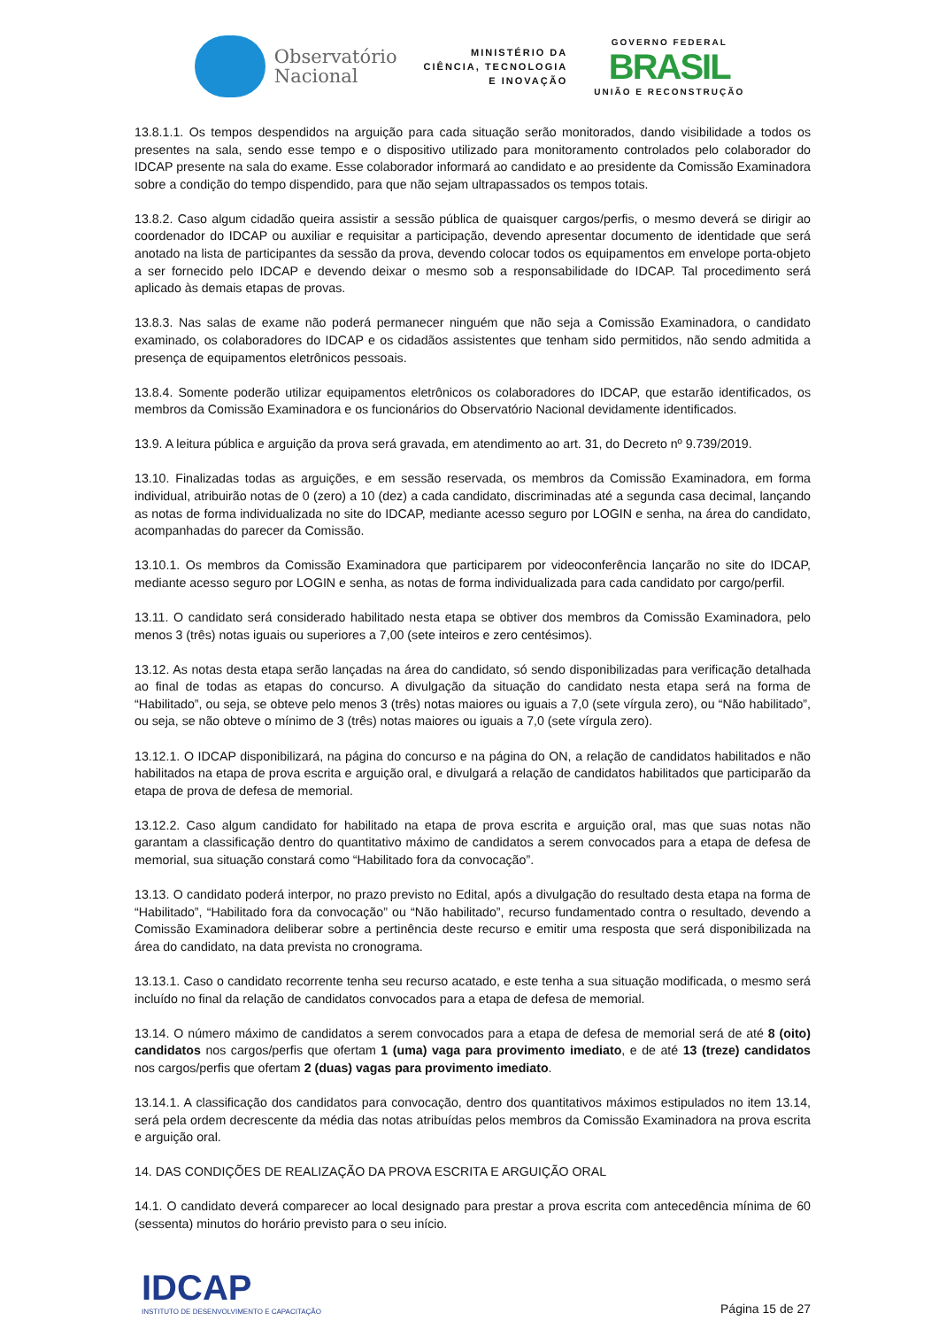Observatório
Nacional
MINISTÉRIO DA
CIÊNCIA, TECNOLOGIA
E INOVAÇÃO
GOVERNO FEDERAL
BRASIL
UNIÃO E RECONSTRUÇÃO
13.8.1.1. Os tempos despendidos na arguição para cada situação serão monitorados, dando visibilidade a todos os presentes na sala, sendo esse tempo e o dispositivo utilizado para monitoramento controlados pelo colaborador do IDCAP presente na sala do exame. Esse colaborador informará ao candidato e ao presidente da Comissão Examinadora sobre a condição do tempo dispendido, para que não sejam ultrapassados os tempos totais.
13.8.2. Caso algum cidadão queira assistir a sessão pública de quaisquer cargos/perfis, o mesmo deverá se dirigir ao coordenador do IDCAP ou auxiliar e requisitar a participação, devendo apresentar documento de identidade que será anotado na lista de participantes da sessão da prova, devendo colocar todos os equipamentos em envelope porta-objeto a ser fornecido pelo IDCAP e devendo deixar o mesmo sob a responsabilidade do IDCAP. Tal procedimento será aplicado às demais etapas de provas.
13.8.3. Nas salas de exame não poderá permanecer ninguém que não seja a Comissão Examinadora, o candidato examinado, os colaboradores do IDCAP e os cidadãos assistentes que tenham sido permitidos, não sendo admitida a presença de equipamentos eletrônicos pessoais.
13.8.4. Somente poderão utilizar equipamentos eletrônicos os colaboradores do IDCAP, que estarão identificados, os membros da Comissão Examinadora e os funcionários do Observatório Nacional devidamente identificados.
13.9. A leitura pública e arguição da prova será gravada, em atendimento ao art. 31, do Decreto nº 9.739/2019.
13.10. Finalizadas todas as arguições, e em sessão reservada, os membros da Comissão Examinadora, em forma individual, atribuirão notas de 0 (zero) a 10 (dez) a cada candidato, discriminadas até a segunda casa decimal, lançando as notas de forma individualizada no site do IDCAP, mediante acesso seguro por LOGIN e senha, na área do candidato, acompanhadas do parecer da Comissão.
13.10.1. Os membros da Comissão Examinadora que participarem por videoconferência lançarão no site do IDCAP, mediante acesso seguro por LOGIN e senha, as notas de forma individualizada para cada candidato por cargo/perfil.
13.11. O candidato será considerado habilitado nesta etapa se obtiver dos membros da Comissão Examinadora, pelo menos 3 (três) notas iguais ou superiores a 7,00 (sete inteiros e zero centésimos).
13.12. As notas desta etapa serão lançadas na área do candidato, só sendo disponibilizadas para verificação detalhada ao final de todas as etapas do concurso. A divulgação da situação do candidato nesta etapa será na forma de “Habilitado”, ou seja, se obteve pelo menos 3 (três) notas maiores ou iguais a 7,0 (sete vírgula zero), ou “Não habilitado”, ou seja, se não obteve o mínimo de 3 (três) notas maiores ou iguais a 7,0 (sete vírgula zero).
13.12.1. O IDCAP disponibilizará, na página do concurso e na página do ON, a relação de candidatos habilitados e não habilitados na etapa de prova escrita e arguição oral, e divulgará a relação de candidatos habilitados que participarão da etapa de prova de defesa de memorial.
13.12.2. Caso algum candidato for habilitado na etapa de prova escrita e arguição oral, mas que suas notas não garantam a classificação dentro do quantitativo máximo de candidatos a serem convocados para a etapa de defesa de memorial, sua situação constará como “Habilitado fora da convocação”.
13.13. O candidato poderá interpor, no prazo previsto no Edital, após a divulgação do resultado desta etapa na forma de “Habilitado”, “Habilitado fora da convocação” ou “Não habilitado”, recurso fundamentado contra o resultado, devendo a Comissão Examinadora deliberar sobre a pertinência deste recurso e emitir uma resposta que será disponibilizada na área do candidato, na data prevista no cronograma.
13.13.1. Caso o candidato recorrente tenha seu recurso acatado, e este tenha a sua situação modificada, o mesmo será incluído no final da relação de candidatos convocados para a etapa de defesa de memorial.
13.14. O número máximo de candidatos a serem convocados para a etapa de defesa de memorial será de até 8 (oito) candidatos nos cargos/perfis que ofertam 1 (uma) vaga para provimento imediato, e de até 13 (treze) candidatos nos cargos/perfis que ofertam 2 (duas) vagas para provimento imediato.
13.14.1. A classificação dos candidatos para convocação, dentro dos quantitativos máximos estipulados no item 13.14, será pela ordem decrescente da média das notas atribuídas pelos membros da Comissão Examinadora na prova escrita e arguição oral.
14. DAS CONDIÇÕES DE REALIZAÇÃO DA PROVA ESCRITA E ARGUIÇÃO ORAL
14.1. O candidato deverá comparecer ao local designado para prestar a prova escrita com antecedência mínima de 60 (sessenta) minutos do horário previsto para o seu início.
IDCAP
INSTITUTO DE DESENVOLVIMENTO E CAPACITAÇÃO
Página 15 de 27